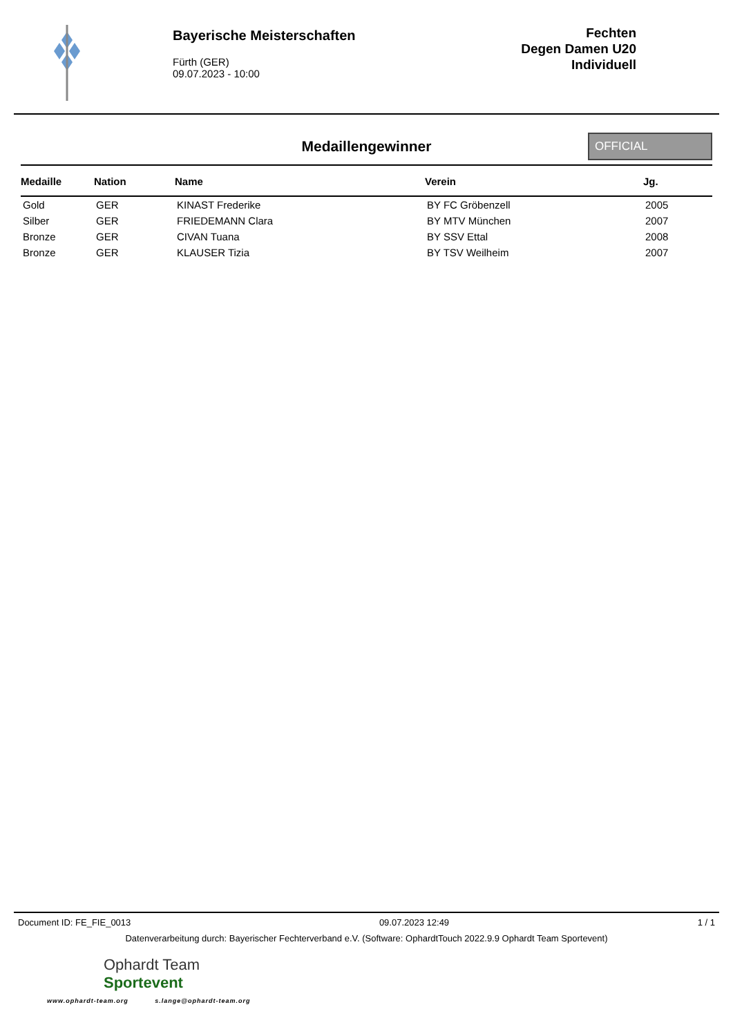Bayerische Meisterschaften
Fürth (GER)
09.07.2023 - 10:00
Fechten
Degen Damen U20
Individuell
Medaillengewinner
OFFICIAL
| Medaille | Nation | Name | Verein | Jg. |
| --- | --- | --- | --- | --- |
| Gold | GER | KINAST Frederike | BY FC Gröbenzell | 2005 |
| Silber | GER | FRIEDEMANN Clara | BY MTV München | 2007 |
| Bronze | GER | CIVAN Tuana | BY SSV Ettal | 2008 |
| Bronze | GER | KLAUSER Tizia | BY TSV Weilheim | 2007 |
Document ID: FE_FIE_0013 09.07.2023 12:49 1 / 1
Datenverarbeitung durch: Bayerischer Fechterverband e.V. (Software: OphardtTouch 2022.9.9 Ophardt Team Sportevent)
Ophardt Team
Sportevent
www.ophardt-team.org s.lange@ophardt-team.org